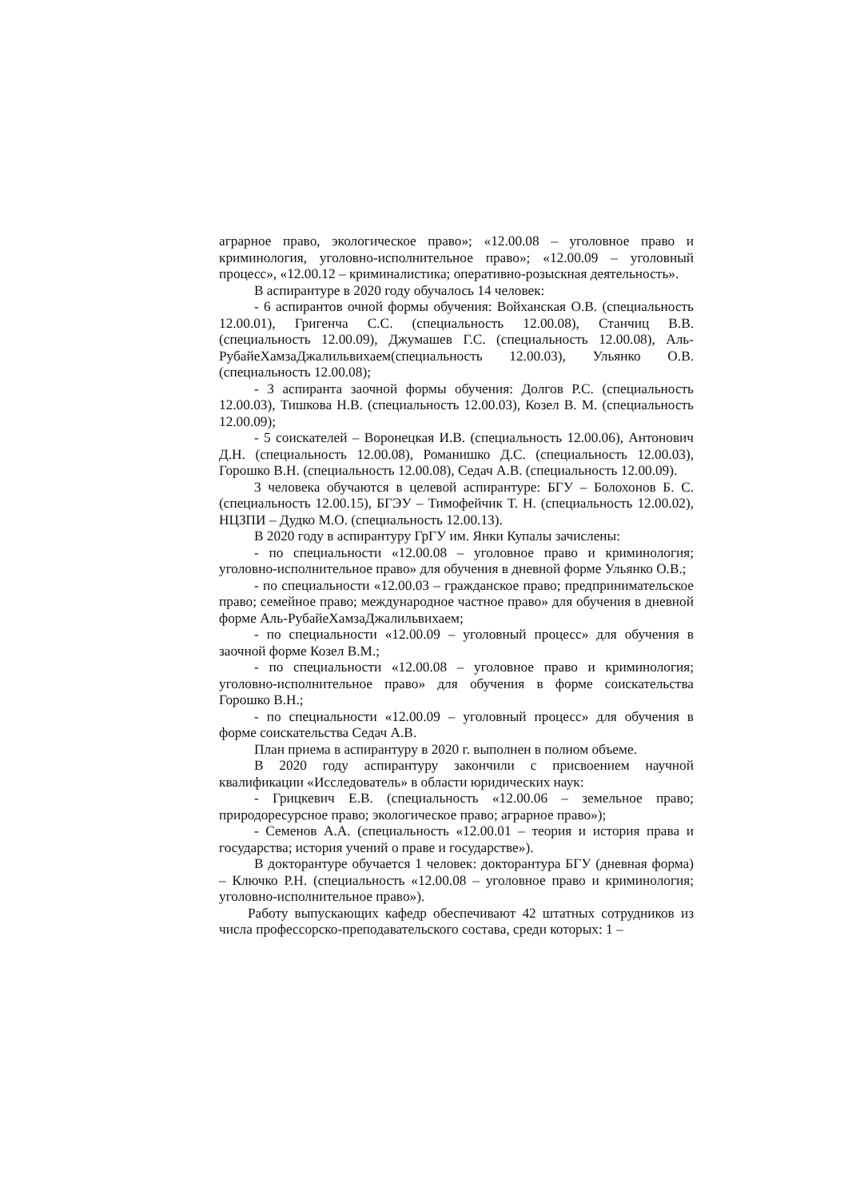аграрное право, экологическое право»; «12.00.08 – уголовное право и криминология, уголовно-исполнительное право»; «12.00.09 – уголовный процесс», «12.00.12 – криминалистика; оперативно-розыскная деятельность».
В аспирантуре в 2020 году обучалось 14 человек:
- 6 аспирантов очной формы обучения: Войханская О.В. (специальность 12.00.01), Григенча С.С. (специальность 12.00.08), Станчиц В.В. (специальность 12.00.09), Джумашев Г.С. (специальность 12.00.08), Аль-РубайеХамзаДжалильвихаем(специальность 12.00.03), Ульянко О.В. (специальность 12.00.08);
- 3 аспиранта заочной формы обучения: Долгов Р.С. (специальность 12.00.03), Тишкова Н.В. (специальность 12.00.03), Козел В. М. (специальность 12.00.09);
- 5 соискателей – Воронецкая И.В. (специальность 12.00.06), Антонович Д.Н. (специальность 12.00.08), Романишко Д.С. (специальность 12.00.03), Горошко В.Н. (специальность 12.00.08), Седач А.В. (специальность 12.00.09).
3 человека обучаются в целевой аспирантуре: БГУ – Болохонов Б. С. (специальность 12.00.15), БГЭУ – Тимофейчик Т. Н. (специальность 12.00.02), НЦЗПИ – Дудко М.О. (специальность 12.00.13).
В 2020 году в аспирантуру ГрГУ им. Янки Купалы зачислены:
- по специальности «12.00.08 – уголовное право и криминология; уголовно-исполнительное право» для обучения в дневной форме Ульянко О.В.;
- по специальности «12.00.03 – гражданское право; предпринимательское право; семейное право; международное частное право» для обучения в дневной форме Аль-РубайеХамзаДжалильвихаем;
- по специальности «12.00.09 – уголовный процесс» для обучения в заочной форме Козел В.М.;
- по специальности «12.00.08 – уголовное право и криминология; уголовно-исполнительное право» для обучения в форме соискательства Горошко В.Н.;
- по специальности «12.00.09 – уголовный процесс» для обучения в форме соискательства Седач А.В.
План приема в аспирантуру в 2020 г. выполнен в полном объеме.
В 2020 году аспирантуру закончили с присвоением научной квалификации «Исследователь» в области юридических наук:
- Грицкевич Е.В. (специальность «12.00.06 – земельное право; природоресурсное право; экологическое право; аграрное право»);
- Семенов А.А. (специальность «12.00.01 – теория и история права и государства; история учений о праве и государстве»).
В докторантуре обучается 1 человек: докторантура БГУ (дневная форма) – Ключко Р.Н. (специальность «12.00.08 – уголовное право и криминология; уголовно-исполнительное право»).
Работу выпускающих кафедр обеспечивают 42 штатных сотрудников из числа профессорско-преподавательского состава, среди которых: 1 –